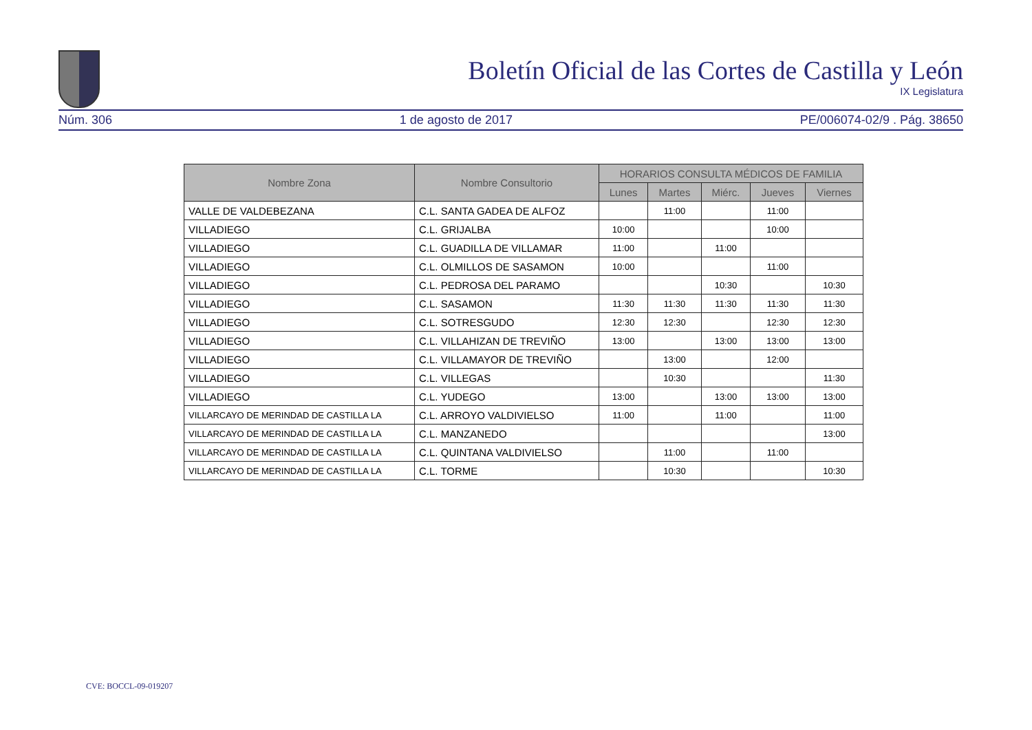Boletín Oficial de las Cortes de Castilla y León
IX Legislatura
Núm. 306 1 de agosto de 2017 PE/006074-02/9 . Pág. 38650
| Nombre Zona | Nombre Consultorio | HORARIOS CONSULTA MÉDICOS DE FAMILIA | | | | |
| --- | --- | --- | --- | --- | --- | --- |
| | | Lunes | Martes | Miérc. | Jueves | Viernes |
| VALLE DE VALDEBEZANA | C.L. SANTA GADEA DE ALFOZ | | 11:00 | | 11:00 | |
| VILLADIEGO | C.L. GRIJALBA | 10:00 | | | 10:00 | |
| VILLADIEGO | C.L. GUADILLA DE VILLAMAR | 11:00 | | 11:00 | | |
| VILLADIEGO | C.L. OLMILLOS DE SASAMON | 10:00 | | | 11:00 | |
| VILLADIEGO | C.L. PEDROSA DEL PARAMO | | | 10:30 | | 10:30 |
| VILLADIEGO | C.L. SASAMON | 11:30 | 11:30 | 11:30 | 11:30 | 11:30 |
| VILLADIEGO | C.L. SOTRESGUDO | 12:30 | 12:30 | | 12:30 | 12:30 |
| VILLADIEGO | C.L. VILLAHIZAN DE TREVIÑO | 13:00 | | 13:00 | 13:00 | 13:00 |
| VILLADIEGO | C.L. VILLAMAYOR DE TREVIÑO | | 13:00 | | 12:00 | |
| VILLADIEGO | C.L. VILLEGAS | | 10:30 | | | 11:30 |
| VILLADIEGO | C.L. YUDEGO | 13:00 | | 13:00 | 13:00 | 13:00 |
| VILLARCAYO DE MERINDAD DE CASTILLA LA | C.L. ARROYO VALDIVIELSO | 11:00 | | 11:00 | | 11:00 |
| VILLARCAYO DE MERINDAD DE CASTILLA LA | C.L. MANZANEDO | | | | | 13:00 |
| VILLARCAYO DE MERINDAD DE CASTILLA LA | C.L. QUINTANA VALDIVIELSO | | 11:00 | | 11:00 | |
| VILLARCAYO DE MERINDAD DE CASTILLA LA | C.L. TORME | | 10:30 | | | 10:30 |
CVE: BOCCL-09-019207